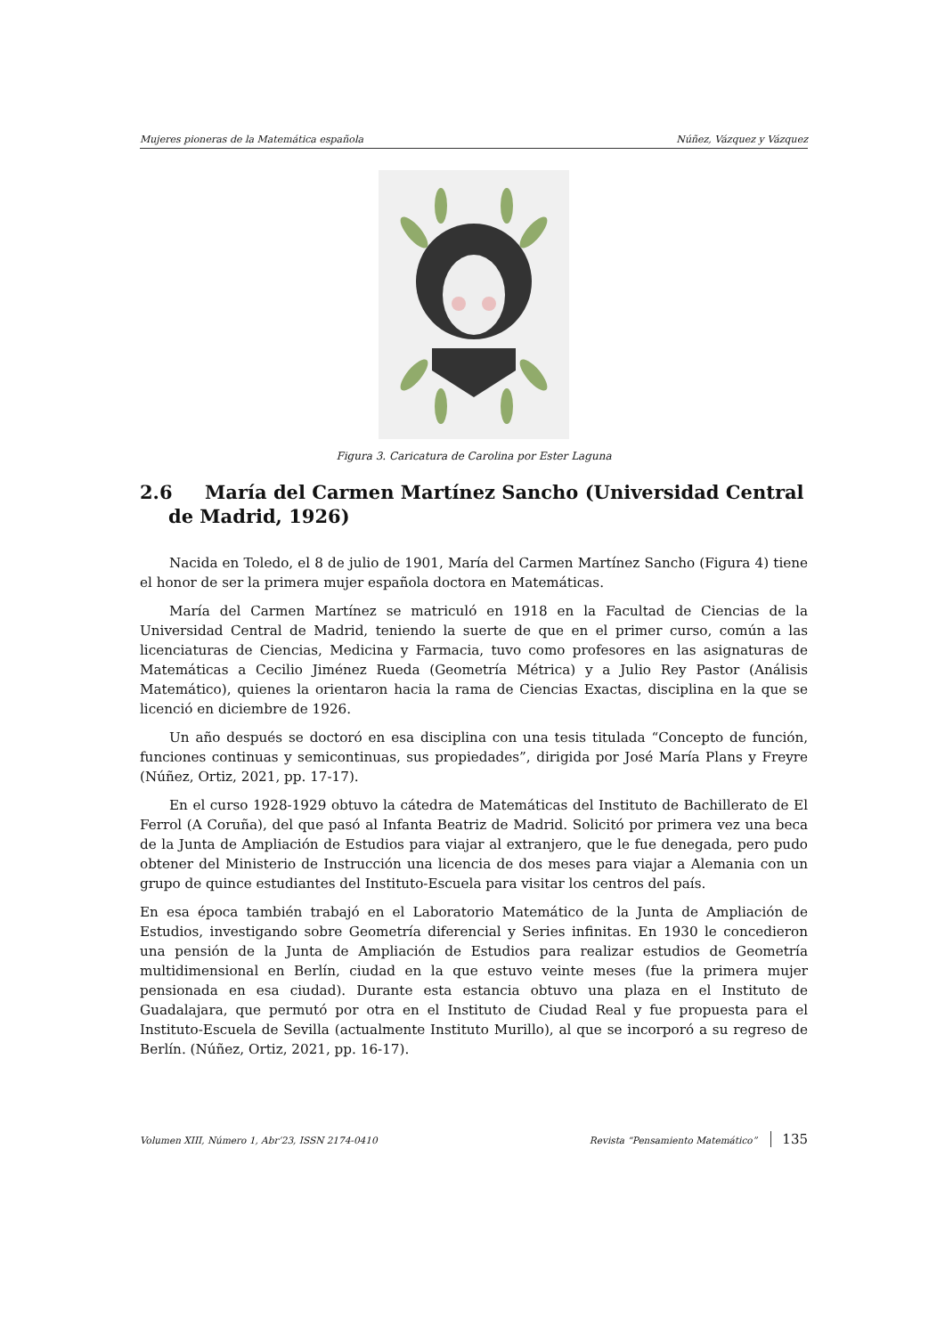Mujeres pioneras de la Matemática española Núñez, Vázquez y Vázquez
Figura 3. Caricatura de Carolina por Ester Laguna
2.6 María del Carmen Martínez Sancho (Universidad Central de Madrid, 1926)
Nacida en Toledo, el 8 de julio de 1901, María del Carmen Martínez Sancho (Figura 4) tiene el honor de ser la primera mujer española doctora en Matemáticas.
María del Carmen Martínez se matriculó en 1918 en la Facultad de Ciencias de la Universidad Central de Madrid, teniendo la suerte de que en el primer curso, común a las licenciaturas de Ciencias, Medicina y Farmacia, tuvo como profesores en las asignaturas de Matemáticas a Cecilio Jiménez Rueda (Geometría Métrica) y a Julio Rey Pastor (Análisis Matemático), quienes la orientaron hacia la rama de Ciencias Exactas, disciplina en la que se licenció en diciembre de 1926.
Un año después se doctoró en esa disciplina con una tesis titulada “Concepto de función, funciones continuas y semicontinuas, sus propiedades”, dirigida por José María Plans y Freyre (Núñez, Ortiz, 2021, pp. 17-17).
En el curso 1928-1929 obtuvo la cátedra de Matemáticas del Instituto de Bachillerato de El Ferrol (A Coruña), del que pasó al Infanta Beatriz de Madrid. Solicitó por primera vez una beca de la Junta de Ampliación de Estudios para viajar al extranjero, que le fue denegada, pero pudo obtener del Ministerio de Instrucción una licencia de dos meses para viajar a Alemania con un grupo de quince estudiantes del Instituto-Escuela para visitar los centros del país.
En esa época también trabajó en el Laboratorio Matemático de la Junta de Ampliación de Estudios, investigando sobre Geometría diferencial y Series infinitas. En 1930 le concedieron una pensión de la Junta de Ampliación de Estudios para realizar estudios de Geometría multidimensional en Berlín, ciudad en la que estuvo veinte meses (fue la primera mujer pensionada en esa ciudad). Durante esta estancia obtuvo una plaza en el Instituto de Guadalajara, que permutó por otra en el Instituto de Ciudad Real y fue propuesta para el Instituto-Escuela de Sevilla (actualmente Instituto Murillo), al que se incorporó a su regreso de Berlín. (Núñez, Ortiz, 2021, pp. 16-17).
Volumen XIII, Número 1, Abr’23, ISSN 2174-0410 Revista “Pensamiento Matemático” 135